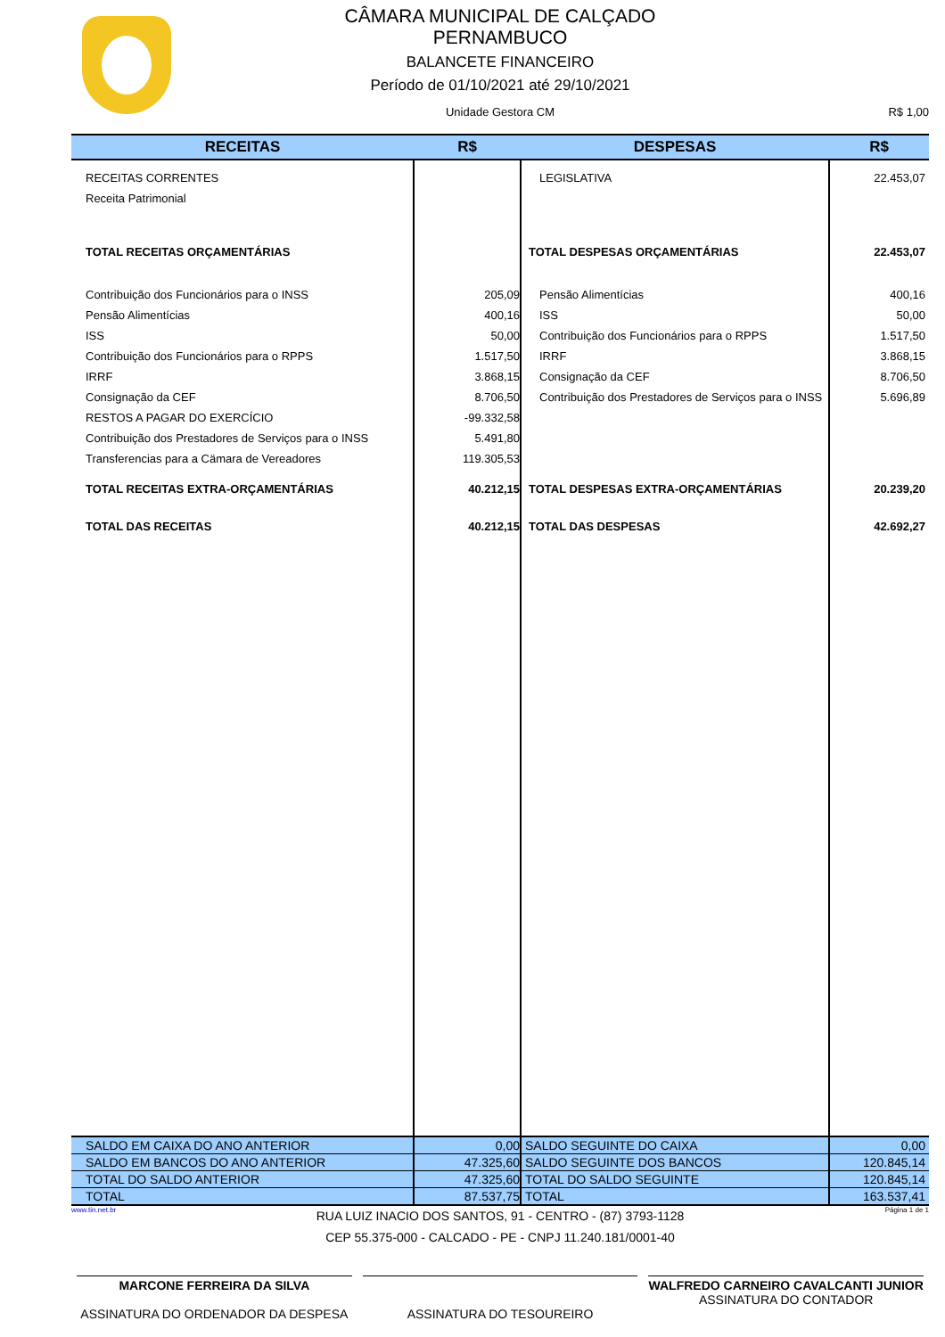CÂMARA MUNICIPAL DE CALÇADO
PERNAMBUCO
BALANCETE FINANCEIRO
Período de 01/10/2021 até 29/10/2021
Unidade Gestora CM R$ 1,00
| RECEITAS | R$ | DESPESAS | R$ |
| --- | --- | --- | --- |
| RECEITAS CORRENTES | | LEGISLATIVA | 22.453,07 |
| Receita Patrimonial | | | |
| TOTAL RECEITAS ORÇAMENTÁRIAS | | TOTAL DESPESAS ORÇAMENTÁRIAS | 22.453,07 |
| Contribuição dos Funcionários para o INSS | 205,09 | Pensão Alimentícias | 400,16 |
| Pensão Alimentícias | 400,16 | ISS | 50,00 |
| ISS | 50,00 | Contribuição dos Funcionários para o RPPS | 1.517,50 |
| Contribuição dos Funcionários para o RPPS | 1.517,50 | IRRF | 3.868,15 |
| IRRF | 3.868,15 | Consignação da CEF | 8.706,50 |
| Consignação da CEF | 8.706,50 | Contribuição dos Prestadores de Serviços para o INSS | 5.696,89 |
| RESTOS A PAGAR DO EXERCÍCIO | -99.332,58 | | |
| Contribuição dos Prestadores de Serviços para o INSS | 5.491,80 | | |
| Transferencias para a Cämara de Vereadores | 119.305,53 | | |
| TOTAL RECEITAS EXTRA-ORÇAMENTÁRIAS | 40.212,15 | TOTAL DESPESAS EXTRA-ORÇAMENTÁRIAS | 20.239,20 |
| TOTAL DAS RECEITAS | 40.212,15 | TOTAL DAS DESPESAS | 42.692,27 |
| SALDO EM CAIXA DO ANO ANTERIOR | 0,00 | SALDO SEGUINTE DO CAIXA | 0,00 |
| SALDO EM BANCOS DO ANO ANTERIOR | 47.325,60 | SALDO SEGUINTE DOS BANCOS | 120.845,14 |
| TOTAL DO SALDO ANTERIOR | 47.325,60 | TOTAL DO SALDO SEGUINTE | 120.845,14 |
| TOTAL | 87.537,75 | TOTAL | 163.537,41 |
www.tin.net.br Página 1 de 1
RUA LUIZ INACIO DOS SANTOS, 91 - CENTRO - (87) 3793-1128
CEP 55.375-000 - CALCADO - PE - CNPJ 11.240.181/0001-40
MARCONE FERREIRA DA SILVA
ASSINATURA DO ORDENADOR DA DESPESA
ASSINATURA DO TESOUREIRO WALFREDO CARNEIRO CAVALCANTI JUNIOR
ASSINATURA DO CONTADOR